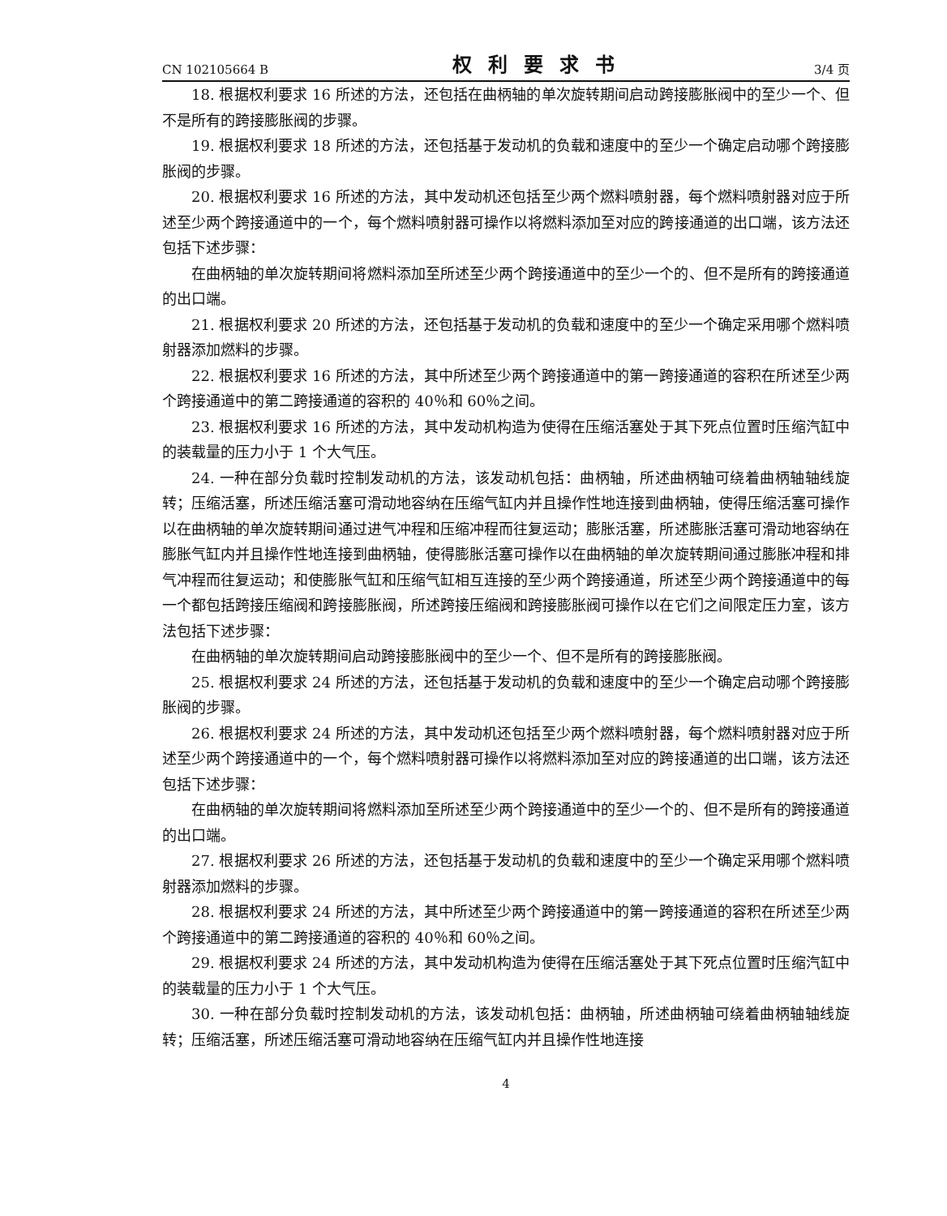CN 102105664 B 权利要求书 3/4 页
18. 根据权利要求 16 所述的方法，还包括在曲柄轴的单次旋转期间启动跨接膨胀阀中的至少一个、但不是所有的跨接膨胀阀的步骤。
19. 根据权利要求 18 所述的方法，还包括基于发动机的负载和速度中的至少一个确定启动哪个跨接膨胀阀的步骤。
20. 根据权利要求 16 所述的方法，其中发动机还包括至少两个燃料喷射器，每个燃料喷射器对应于所述至少两个跨接通道中的一个，每个燃料喷射器可操作以将燃料添加至对应的跨接通道的出口端，该方法还包括下述步骤：
在曲柄轴的单次旋转期间将燃料添加至所述至少两个跨接通道中的至少一个的、但不是所有的跨接通道的出口端。
21. 根据权利要求 20 所述的方法，还包括基于发动机的负载和速度中的至少一个确定采用哪个燃料喷射器添加燃料的步骤。
22. 根据权利要求 16 所述的方法，其中所述至少两个跨接通道中的第一跨接通道的容积在所述至少两个跨接通道中的第二跨接通道的容积的 40％和 60％之间。
23. 根据权利要求 16 所述的方法，其中发动机构造为使得在压缩活塞处于其下死点位置时压缩汽缸中的装载量的压力小于 1 个大气压。
24. 一种在部分负载时控制发动机的方法，该发动机包括：曲柄轴，所述曲柄轴可绕着曲柄轴轴线旋转；压缩活塞，所述压缩活塞可滑动地容纳在压缩气缸内并且操作性地连接到曲柄轴，使得压缩活塞可操作以在曲柄轴的单次旋转期间通过进气冲程和压缩冲程而往复运动；膨胀活塞，所述膨胀活塞可滑动地容纳在膨胀气缸内并且操作性地连接到曲柄轴，使得膨胀活塞可操作以在曲柄轴的单次旋转期间通过膨胀冲程和排气冲程而往复运动；和使膨胀气缸和压缩气缸相互连接的至少两个跨接通道，所述至少两个跨接通道中的每一个都包括跨接压缩阀和跨接膨胀阀，所述跨接压缩阀和跨接膨胀阀可操作以在它们之间限定压力室，该方法包括下述步骤：
在曲柄轴的单次旋转期间启动跨接膨胀阀中的至少一个、但不是所有的跨接膨胀阀。
25. 根据权利要求 24 所述的方法，还包括基于发动机的负载和速度中的至少一个确定启动哪个跨接膨胀阀的步骤。
26. 根据权利要求 24 所述的方法，其中发动机还包括至少两个燃料喷射器，每个燃料喷射器对应于所述至少两个跨接通道中的一个，每个燃料喷射器可操作以将燃料添加至对应的跨接通道的出口端，该方法还包括下述步骤：
在曲柄轴的单次旋转期间将燃料添加至所述至少两个跨接通道中的至少一个的、但不是所有的跨接通道的出口端。
27. 根据权利要求 26 所述的方法，还包括基于发动机的负载和速度中的至少一个确定采用哪个燃料喷射器添加燃料的步骤。
28. 根据权利要求 24 所述的方法，其中所述至少两个跨接通道中的第一跨接通道的容积在所述至少两个跨接通道中的第二跨接通道的容积的 40％和 60％之间。
29. 根据权利要求 24 所述的方法，其中发动机构造为使得在压缩活塞处于其下死点位置时压缩汽缸中的装载量的压力小于 1 个大气压。
30. 一种在部分负载时控制发动机的方法，该发动机包括：曲柄轴，所述曲柄轴可绕着曲柄轴轴线旋转；压缩活塞，所述压缩活塞可滑动地容纳在压缩气缸内并且操作性地连接
4